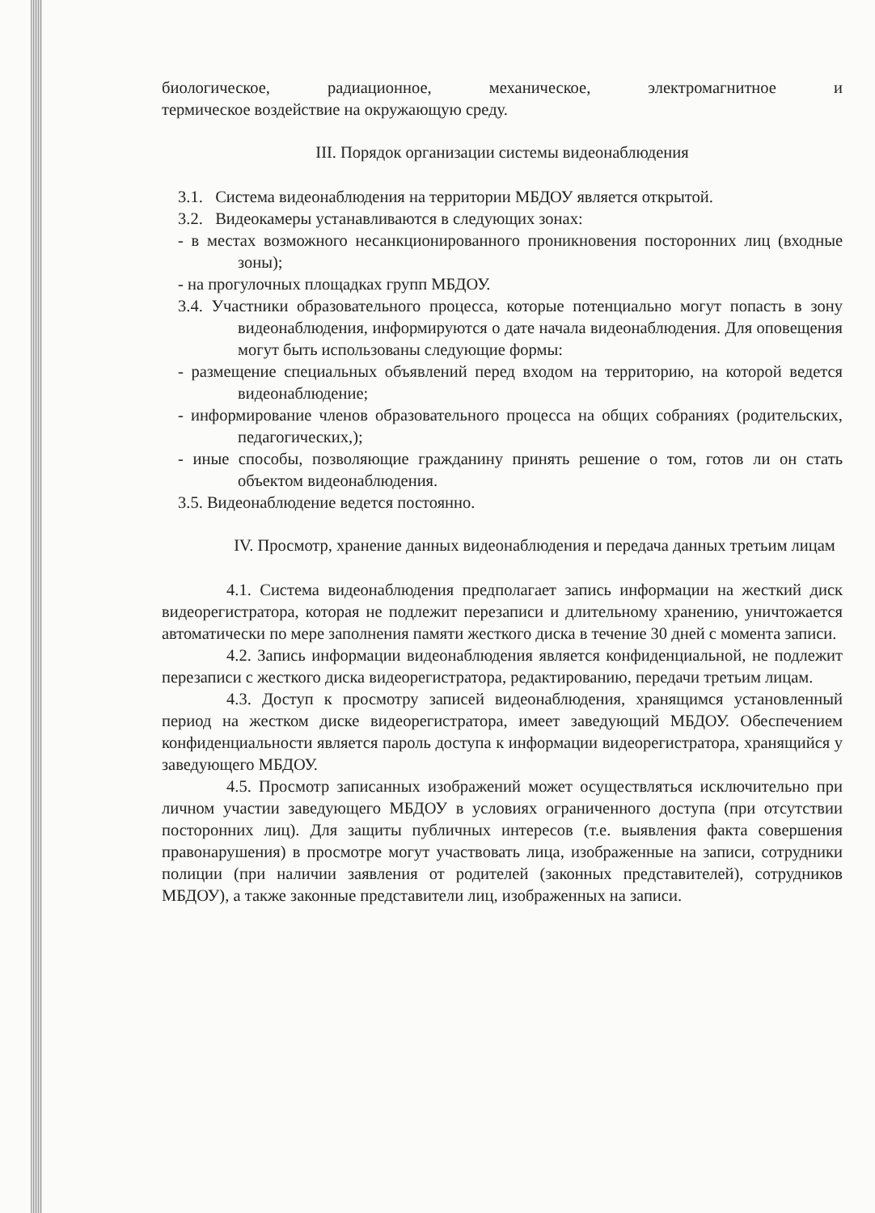биологическое, радиационное, механическое, электромагнитное и
термическое воздействие на окружающую среду.
III. Порядок организации системы видеонаблюдения
3.1. Система видеонаблюдения на территории МБДОУ является открытой.
3.2. Видеокамеры устанавливаются в следующих зонах:
- в местах возможного несанкционированного проникновения посторонних лиц (входные зоны);
- на прогулочных площадках групп МБДОУ.
3.4. Участники образовательного процесса, которые потенциально могут попасть в зону видеонаблюдения, информируются о дате начала видеонаблюдения. Для оповещения могут быть использованы следующие формы:
- размещение специальных объявлений перед входом на территорию, на которой ведется видеонаблюдение;
- информирование членов образовательного процесса на общих собраниях (родительских, педагогических,);
- иные способы, позволяющие гражданину принять решение о том, готов ли он стать объектом видеонаблюдения.
3.5. Видеонаблюдение ведется постоянно.
IV. Просмотр, хранение данных видеонаблюдения и передача данных третьим лицам
4.1. Система видеонаблюдения предполагает запись информации на жесткий диск видеорегистратора, которая не подлежит перезаписи и длительному хранению, уничтожается автоматически по мере заполнения памяти жесткого диска в течение 30 дней с момента записи.
4.2. Запись информации видеонаблюдения является конфиденциальной, не подлежит перезаписи с жесткого диска видеорегистратора, редактированию, передачи третьим лицам.
4.3. Доступ к просмотру записей видеонаблюдения, хранящимся установленный период на жестком диске видеорегистратора, имеет заведующий МБДОУ. Обеспечением конфиденциальности является пароль доступа к информации видеорегистратора, хранящийся у заведующего МБДОУ.
4.5. Просмотр записанных изображений может осуществляться исключительно при личном участии заведующего МБДОУ в условиях ограниченного доступа (при отсутствии посторонних лиц). Для защиты публичных интересов (т.е. выявления факта совершения правонарушения) в просмотре могут участвовать лица, изображенные на записи, сотрудники полиции (при наличии заявления от родителей (законных представителей), сотрудников МБДОУ), а также законные представители лиц, изображенных на записи.